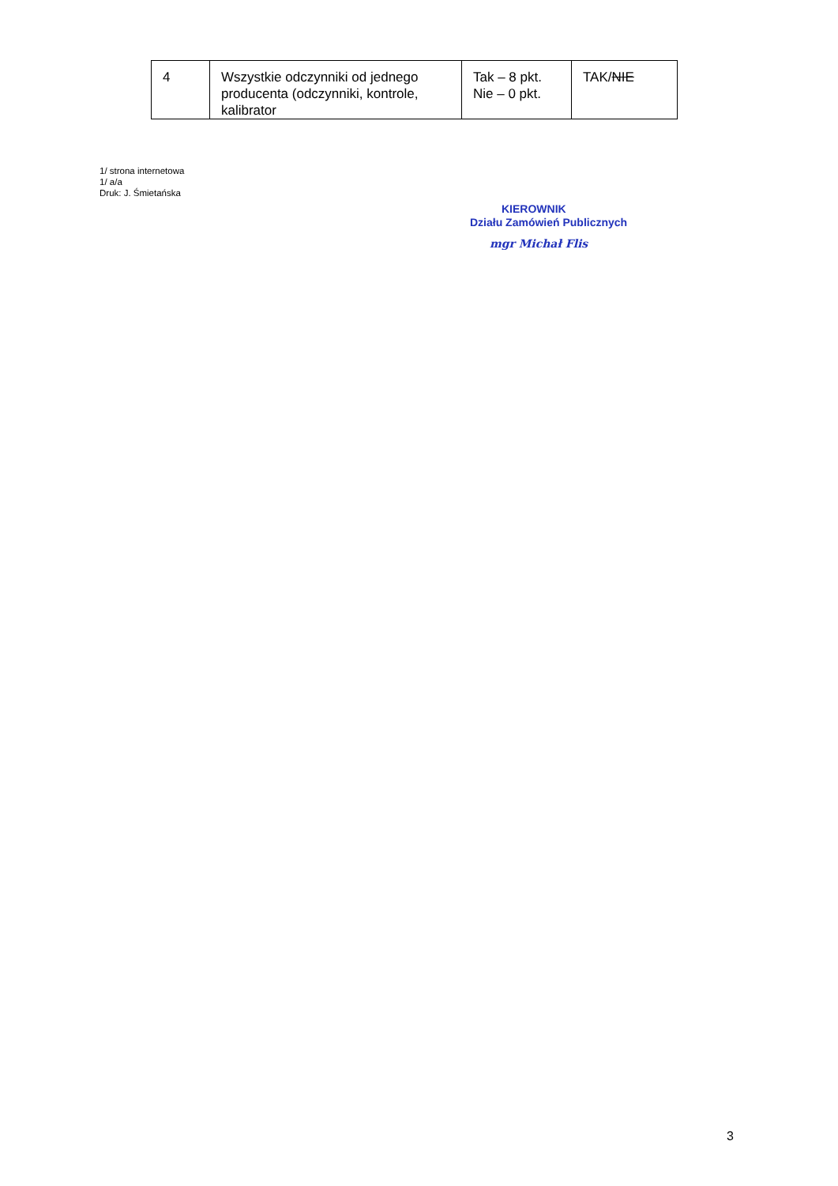| 4 | Wszystkie odczynniki od jednego producenta (odczynniki, kontrole, kalibrator | Tak – 8 pkt. Nie – 0 pkt. | TAK/ NIE |
1/ strona internetowa
1/ a/a
Druk: J. Śmietańska
KIEROWNIK
Działu Zamówień Publicznych
mgr Michał Flis
3